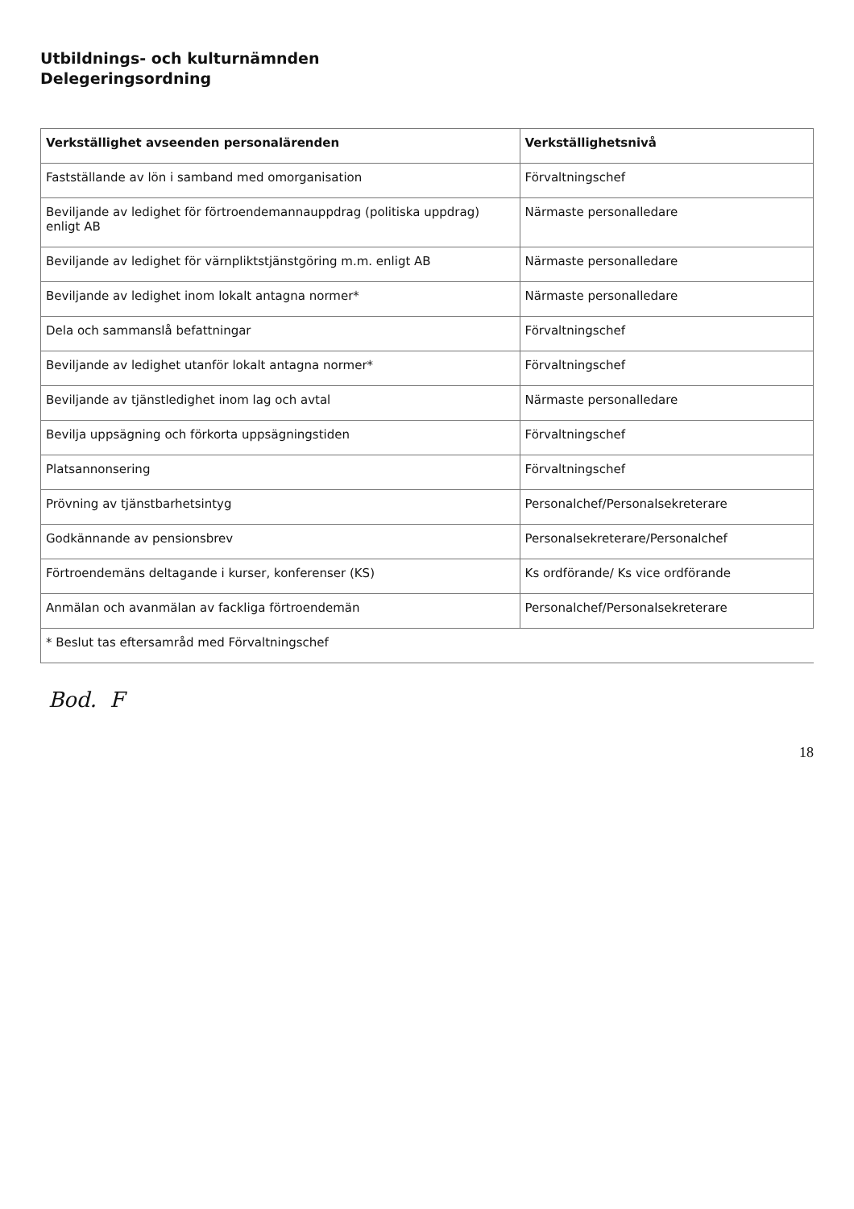Utbildnings- och kulturnämnden
Delegeringsordning
| Verkställighet avseenden personalärenden | Verkställighetsnivå |
| --- | --- |
| Fastställande av lön i samband med omorganisation | Förvaltningschef |
| Beviljande av ledighet för förtroendemannauppdrag (politiska uppdrag) enligt AB | Närmaste personalledare |
| Beviljande av ledighet för värnpliktstjänstgöring m.m. enligt AB | Närmaste personalledare |
| Beviljande av ledighet inom lokalt antagna normer* | Närmaste personalledare |
| Dela och sammanslå befattningar | Förvaltningschef |
| Beviljande av ledighet utanför lokalt antagna normer* | Förvaltningschef |
| Beviljande av tjänstledighet inom lag och avtal | Närmaste personalledare |
| Bevilja uppsägning och förkorta uppsägningstiden | Förvaltningschef |
| Platsannonsering | Förvaltningschef |
| Prövning av tjänstbarhetsintyg | Personalchef/Personalsekreterare |
| Godkännande av pensionsbrev | Personalsekreterare/Personalchef |
| Förtroendemäns deltagande i kurser, konferenser (KS) | Ks ordförande/ Ks vice ordförande |
| Anmälan och avanmälan av fackliga förtroendemän | Personalchef/Personalsekreterare |
| * Beslut tas eftersamråd med Förvaltningschef | |
Bod. F
18